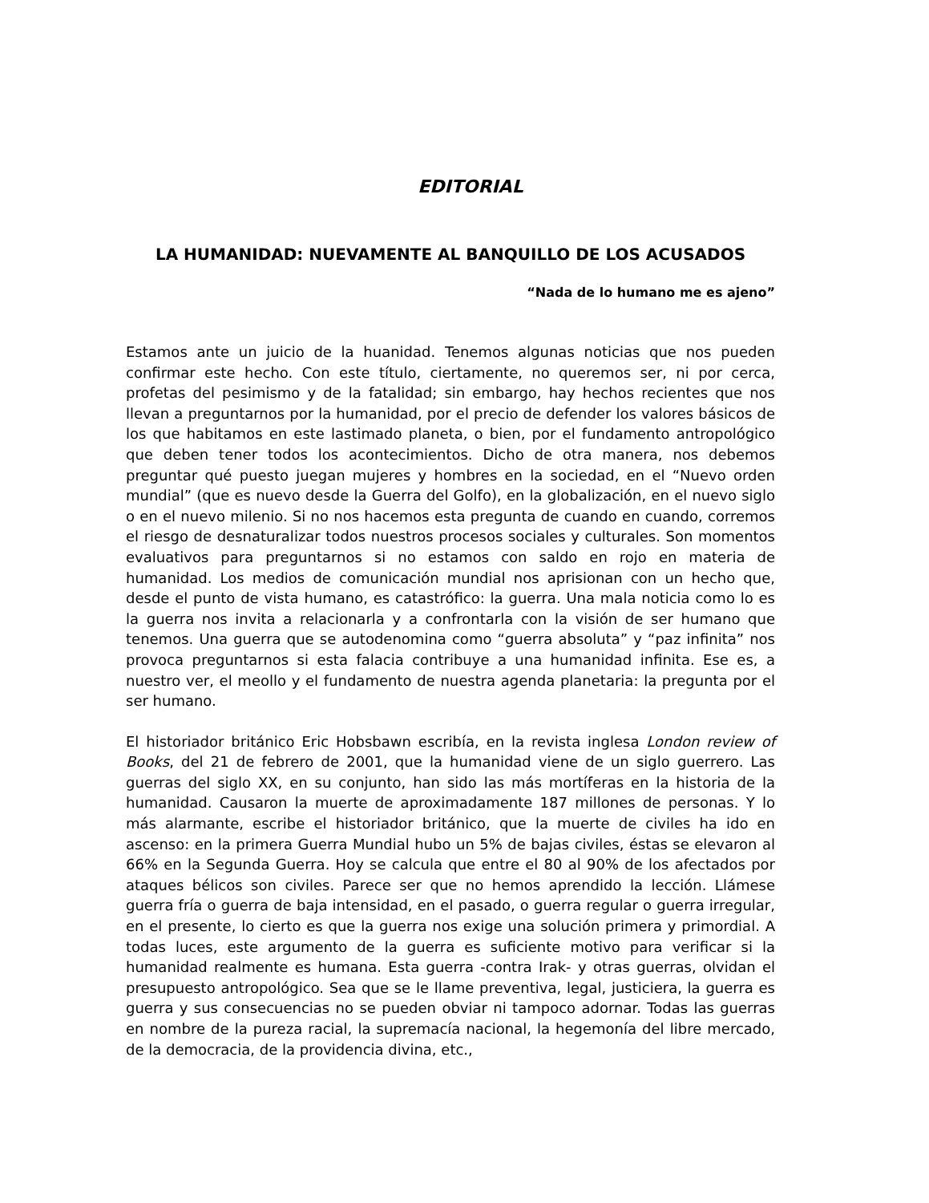EDITORIAL
LA HUMANIDAD: NUEVAMENTE AL BANQUILLO DE LOS ACUSADOS
“Nada de lo humano me es ajeno”
Estamos ante un juicio de la huanidad. Tenemos algunas noticias que nos pueden confirmar este hecho. Con este título, ciertamente, no queremos ser, ni por cerca, profetas del pesimismo y de la fatalidad; sin embargo, hay hechos recientes que nos llevan a preguntarnos por la humanidad, por el precio de defender los valores básicos de los que habitamos en este lastimado planeta, o bien, por el fundamento antropológico que deben tener todos los acontecimientos. Dicho de otra manera, nos debemos preguntar qué puesto juegan mujeres y hombres en la sociedad, en el “Nuevo orden mundial” (que es nuevo desde la Guerra del Golfo), en la globalización, en el nuevo siglo o en el nuevo milenio. Si no nos hacemos esta pregunta de cuando en cuando, corremos el riesgo de desnaturalizar todos nuestros procesos sociales y culturales. Son momentos evaluativos para preguntarnos si no estamos con saldo en rojo en materia de humanidad. Los medios de comunicación mundial nos aprisionan con un hecho que, desde el punto de vista humano, es catastrófico: la guerra. Una mala noticia como lo es la guerra nos invita a relacionarla y a confrontarla con la visión de ser humano que tenemos. Una guerra que se autodenomina como “guerra absoluta” y “paz infinita” nos provoca preguntarnos si esta falacia contribuye a una humanidad infinita. Ese es, a nuestro ver, el meollo y el fundamento de nuestra agenda planetaria: la pregunta por el ser humano.
El historiador británico Eric Hobsbawn escribía, en la revista inglesa London review of Books, del 21 de febrero de 2001, que la humanidad viene de un siglo guerrero. Las guerras del siglo XX, en su conjunto, han sido las más mortíferas en la historia de la humanidad. Causaron la muerte de aproximadamente 187 millones de personas. Y lo más alarmante, escribe el historiador británico, que la muerte de civiles ha ido en ascenso: en la primera Guerra Mundial hubo un 5% de bajas civiles, éstas se elevaron al 66% en la Segunda Guerra. Hoy se calcula que entre el 80 al 90% de los afectados por ataques bélicos son civiles. Parece ser que no hemos aprendido la lección. Llámese guerra fría o guerra de baja intensidad, en el pasado, o guerra regular o guerra irregular, en el presente, lo cierto es que la guerra nos exige una solución primera y primordial. A todas luces, este argumento de la guerra es suficiente motivo para verificar si la humanidad realmente es humana. Esta guerra -contra Irak- y otras guerras, olvidan el presupuesto antropológico. Sea que se le llame preventiva, legal, justiciera, la guerra es guerra y sus consecuencias no se pueden obviar ni tampoco adornar. Todas las guerras en nombre de la pureza racial, la supremacía nacional, la hegemonía del libre mercado, de la democracia, de la providencia divina, etc.,